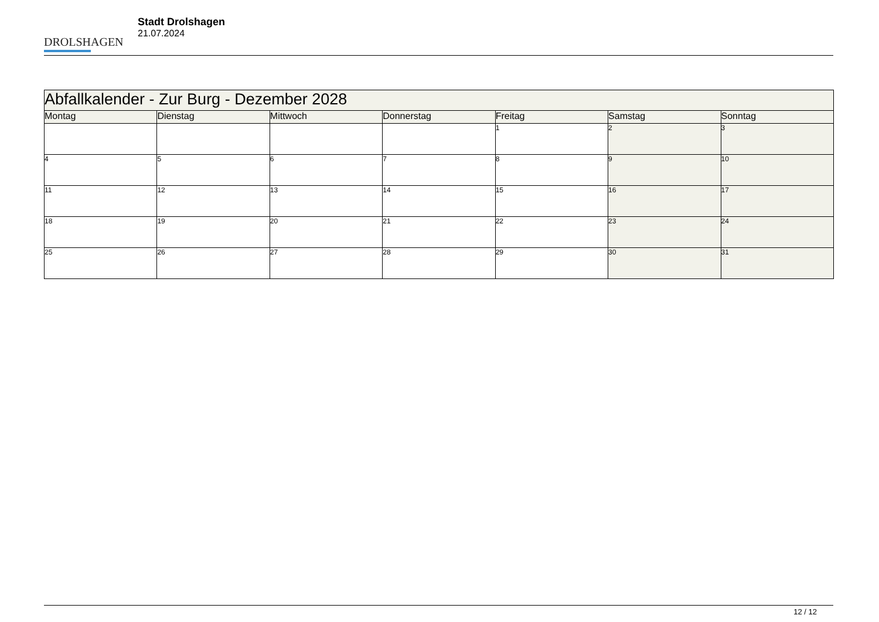DROLSHAGEN
Stadt Drolshagen
21.07.2024
| Abfallkalender - Zur Burg - Dezember 2028 | | | | | | |
| --- | --- | --- | --- | --- | --- | --- |
| Montag | Dienstag | Mittwoch | Donnerstag | Freitag | Samstag | Sonntag |
| | | | | 1 | 2 | 3 |
| 4 | 5 | 6 | 7 | 8 | 9 | 10 |
| 11 | 12 | 13 | 14 | 15 | 16 | 17 |
| 18 | 19 | 20 | 21 | 22 | 23 | 24 |
| 25 | 26 | 27 | 28 | 29 | 30 | 31 |
12 / 12